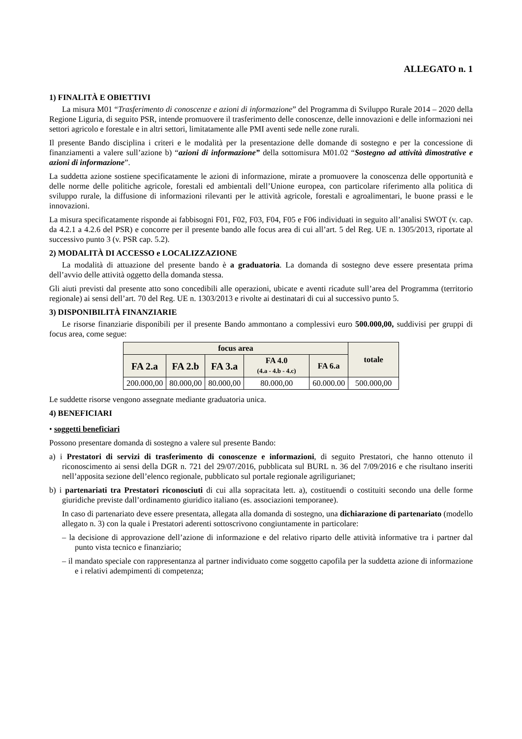ALLEGATO n. 1
1) FINALITÀ E OBIETTIVI
La misura M01 “Trasferimento di conoscenze e azioni di informazione” del Programma di Sviluppo Rurale 2014 – 2020 della Regione Liguria, di seguito PSR, intende promuovere il trasferimento delle conoscenze, delle innovazioni e delle informazioni nei settori agricolo e forestale e in altri settori, limitatamente alle PMI aventi sede nelle zone rurali.
Il presente Bando disciplina i criteri e le modalità per la presentazione delle domande di sostegno e per la concessione di finanziamenti a valere sull’azione b) “azioni di informazione” della sottomisura M01.02 “Sostegno ad attività dimostrative e azioni di informazione”.
La suddetta azione sostiene specificatamente le azioni di informazione, mirate a promuovere la conoscenza delle opportunità e delle norme delle politiche agricole, forestali ed ambientali dell’Unione europea, con particolare riferimento alla politica di sviluppo rurale, la diffusione di informazioni rilevanti per le attività agricole, forestali e agroalimentari, le buone prassi e le innovazioni.
La misura specificatamente risponde ai fabbisogni F01, F02, F03, F04, F05 e F06 individuati in seguito all’analisi SWOT (v. cap. da 4.2.1 a 4.2.6 del PSR) e concorre per il presente bando alle focus area di cui all’art. 5 del Reg. UE n. 1305/2013, riportate al successivo punto 3 (v. PSR cap. 5.2).
2) MODALITÀ DI ACCESSO e LOCALIZZAZIONE
La modalità di attuazione del presente bando è a graduatoria. La domanda di sostegno deve essere presentata prima dell’avvio delle attività oggetto della domanda stessa.
Gli aiuti previsti dal presente atto sono concedibili alle operazioni, ubicate e aventi ricadute sull’area del Programma (territorio regionale) ai sensi dell’art. 70 del Reg. UE n. 1303/2013 e rivolte ai destinatari di cui al successivo punto 5.
3) DISPONIBILITÀ FINANZIARIE
Le risorse finanziarie disponibili per il presente Bando ammontano a complessivi euro 500.000,00, suddivisi per gruppi di focus area, come segue:
| focus area | | | | | totale |
| --- | --- | --- | --- | --- | --- |
| FA 2.a | FA 2.b | FA 3.a | FA 4.0 (4.a - 4.b - 4.c) | FA 6.a | |
| 200.000,00 | 80.000,00 | 80.000,00 | 80.000,00 | 60.000.00 | 500.000,00 |
Le suddette risorse vengono assegnate mediante graduatoria unica.
4) BENEFICIARI
• soggetti beneficiari
Possono presentare domanda di sostegno a valere sul presente Bando:
a) i Prestatori di servizi di trasferimento di conoscenze e informazioni, di seguito Prestatori, che hanno ottenuto il riconoscimento ai sensi della DGR n. 721 del 29/07/2016, pubblicata sul BURL n. 36 del 7/09/2016 e che risultano inseriti nell’apposita sezione dell’elenco regionale, pubblicato sul portale regionale agriligurianet;
b) i partenariati tra Prestatori riconosciuti di cui alla sopracitata lett. a), costituendi o costituiti secondo una delle forme giuridiche previste dall’ordinamento giuridico italiano (es. associazioni temporanee).
In caso di partenariato deve essere presentata, allegata alla domanda di sostegno, una dichiarazione di partenariato (modello allegato n. 3) con la quale i Prestatori aderenti sottoscrivono congiuntamente in particolare:
– la decisione di approvazione dell’azione di informazione e del relativo riparto delle attività informative tra i partner dal punto vista tecnico e finanziario;
– il mandato speciale con rappresentanza al partner individuato come soggetto capofila per la suddetta azione di informazione e i relativi adempimenti di competenza;